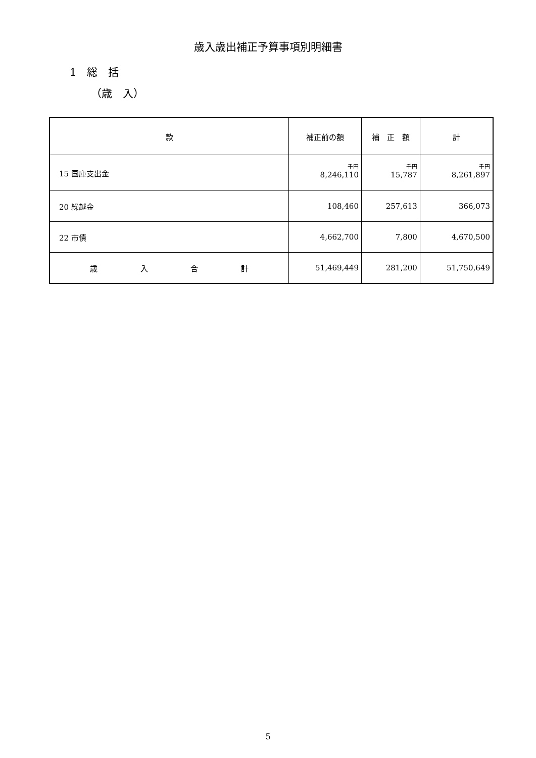歳入歳出補正予算事項別明細書
1　総　括
（歳　入）
| 款 | 補正前の額 | 補 正 額 | 計 |
| --- | --- | --- | --- |
| 15 国庫支出金 | 千円 8,246,110 | 千円 15,787 | 千円 8,261,897 |
| 20 繰越金 | 108,460 | 257,613 | 366,073 |
| 22 市債 | 4,662,700 | 7,800 | 4,670,500 |
| 歳 入 合 計 | 51,469,449 | 281,200 | 51,750,649 |
5